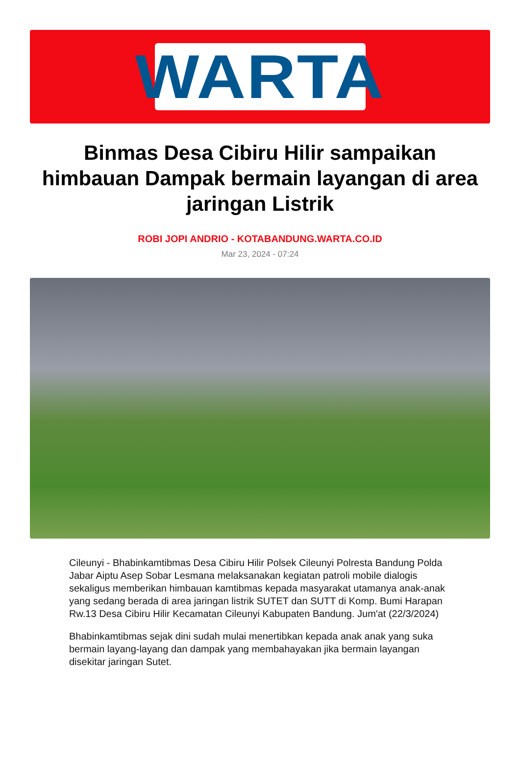WARTA
Binmas Desa Cibiru Hilir sampaikan himbauan Dampak bermain layangan di area jaringan Listrik
ROBI JOPI ANDRIO - KOTABANDUNG.WARTA.CO.ID
Mar 23, 2024 - 07:24
Cileunyi - Bhabinkamtibmas Desa Cibiru Hilir Polsek Cileunyi Polresta Bandung Polda Jabar Aiptu Asep Sobar Lesmana melaksanakan kegiatan patroli mobile dialogis sekaligus memberikan himbauan kamtibmas kepada masyarakat utamanya anak-anak yang sedang berada di area jaringan listrik SUTET dan SUTT di Komp. Bumi Harapan Rw.13 Desa Cibiru Hilir Kecamatan Cileunyi Kabupaten Bandung. Jum'at (22/3/2024)
Bhabinkamtibmas sejak dini sudah mulai menertibkan kepada anak anak yang suka bermain layang-layang dan dampak yang membahayakan jika bermain layangan disekitar jaringan Sutet.